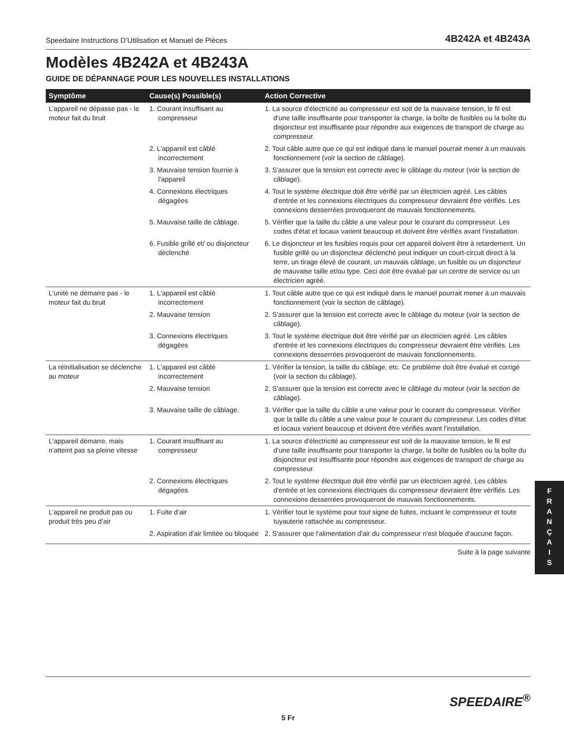Speedaire Instructions D’Utilisation et Manuel de Pièces 4B242A et 4B243A
Modèles 4B242A et 4B243A
GUIDE DE DÉPANNAGE POUR LES NOUVELLES INSTALLATIONS
| Symptôme | Cause(s) Possible(s) | Action Corrective |
| --- | --- | --- |
| L’appareil ne dépasse pas - le moteur fait du bruit | 1. Courant insuffisant au compresseur | 1. La source d'électricité au compresseur est soit de la mauvaise tension, le fil est d'une taille insuffisante pour transporter la charge, la boîte de fusibles ou la boîte du disjoncteur est insuffisante pour répondre aux exigences de transport de charge au compresseur. |
| | 2. L'appareil est câblé incorrectement | 2. Tout câble autre que ce qui est indiqué dans le manuel pourrait mener à un mauvais fonctionnement (voir la section de câblage). |
| | 3. Mauvaise tension fournie à l'appareil | 3. S'assurer que la tension est correcte avec le câblage du moteur (voir la section de câblage). |
| | 4. Connexions électriques dégagées | 4. Tout le système électrique doit être vérifié par un électricien agréé. Les câbles d'entrée et les connexions électriques du compresseur devraient être vérifiés. Les connexions desserrées provoqueront de mauvais fonctionnements. |
| | 5. Mauvaise taille de câblage. | 5. Vérifier que la taille du câble a une valeur pour le courant du compresseur. Les codes d'état et locaux varient beaucoup et doivent être vérifiés avant l'installation. |
| | 6. Fusible grillé et/ ou disjoncteur déclenché | 6. Le disjoncteur et les fusibles requis pour cet appareil doivent être à retardement. Un fusible grillé ou un disjoncteur déclenché peut indiquer un court-circuit direct à la terre, un tirage élevé de courant, un mauvais câblage, un fusible ou un disjoncteur de mauvaise taille et/ou type. Ceci doit être évalué par un centre de service ou un électricien agréé. |
| L'unité ne démarre pas - le moteur fait du bruit | 1. L'appareil est câblé incorrectement | 1. Tout câble autre que ce qui est indiqué dans le manuel pourrait mener à un mauvais fonctionnement (voir la section de câblage). |
| | 2. Mauvaise tension | 2. S'assurer que la tension est correcte avec le câblage du moteur (voir la section de câblage). |
| | 3. Connexions électriques dégagées | 3. Tout le système électrique doit être vérifié par un électricien agréé. Les câbles d'entrée et les connexions électriques du compresseur devraient être vérifiés. Les connexions desserrées provoqueront de mauvais fonctionnements. |
| La réinitialisation se déclenche au moteur | 1. L'appareil est câblé incorrectement | 1. Vérifier la tension, la taille du câblage, etc. Ce problème doit être évalué et corrigé (voir la section du câblage). |
| | 2. Mauvaise tension | 2. S'assurer que la tension est correcte avec le câblage du moteur (voir la section de câblage). |
| | 3. Mauvaise taille de câblage. | 3. Vérifier que la taille du câble a une valeur pour le courant du compresseur. Vérifier que la taille du câble a une valeur pour le courant du compresseur. Les codes d'état et locaux varient beaucoup et doivent être vérifiés avant l'installation. |
| L'appareil démarre, mais n'atteint pas sa pleine vitesse | 1. Courant insuffisant au compresseur | 1. La source d'électricité au compresseur est soit de la mauvaise tension, le fil est d'une taille insuffisante pour transporter la charge, la boîte de fusibles ou la boîte du disjoncteur est insuffisante pour répondre aux exigences de transport de charge au compresseur. |
| | 2. Connexions électriques dégagées | 2. Tout le système électrique doit être vérifié par un électricien agréé. Les câbles d'entrée et les connexions électriques du compresseur devraient être vérifiés. Les connexions desserrées provoqueront de mauvais fonctionnements. |
| L’appareil ne produit pas ou produit très peu d’air | 1. Fuite d’air | 1. Vérifier tout le système pour tout signe de fuites, incluant le compresseur et toute tuyauterie rattachée au compresseur. |
| | 2. Aspiration d'air limitée ou bloquée | 2. S'assurer que l'alimentation d'air du compresseur n'est bloquée d'aucune façon. |
Suite à la page suivante
F
R
A
N
Ç
A
I
S
SPEEDAIRE<sup>®</sup>
5 Fr